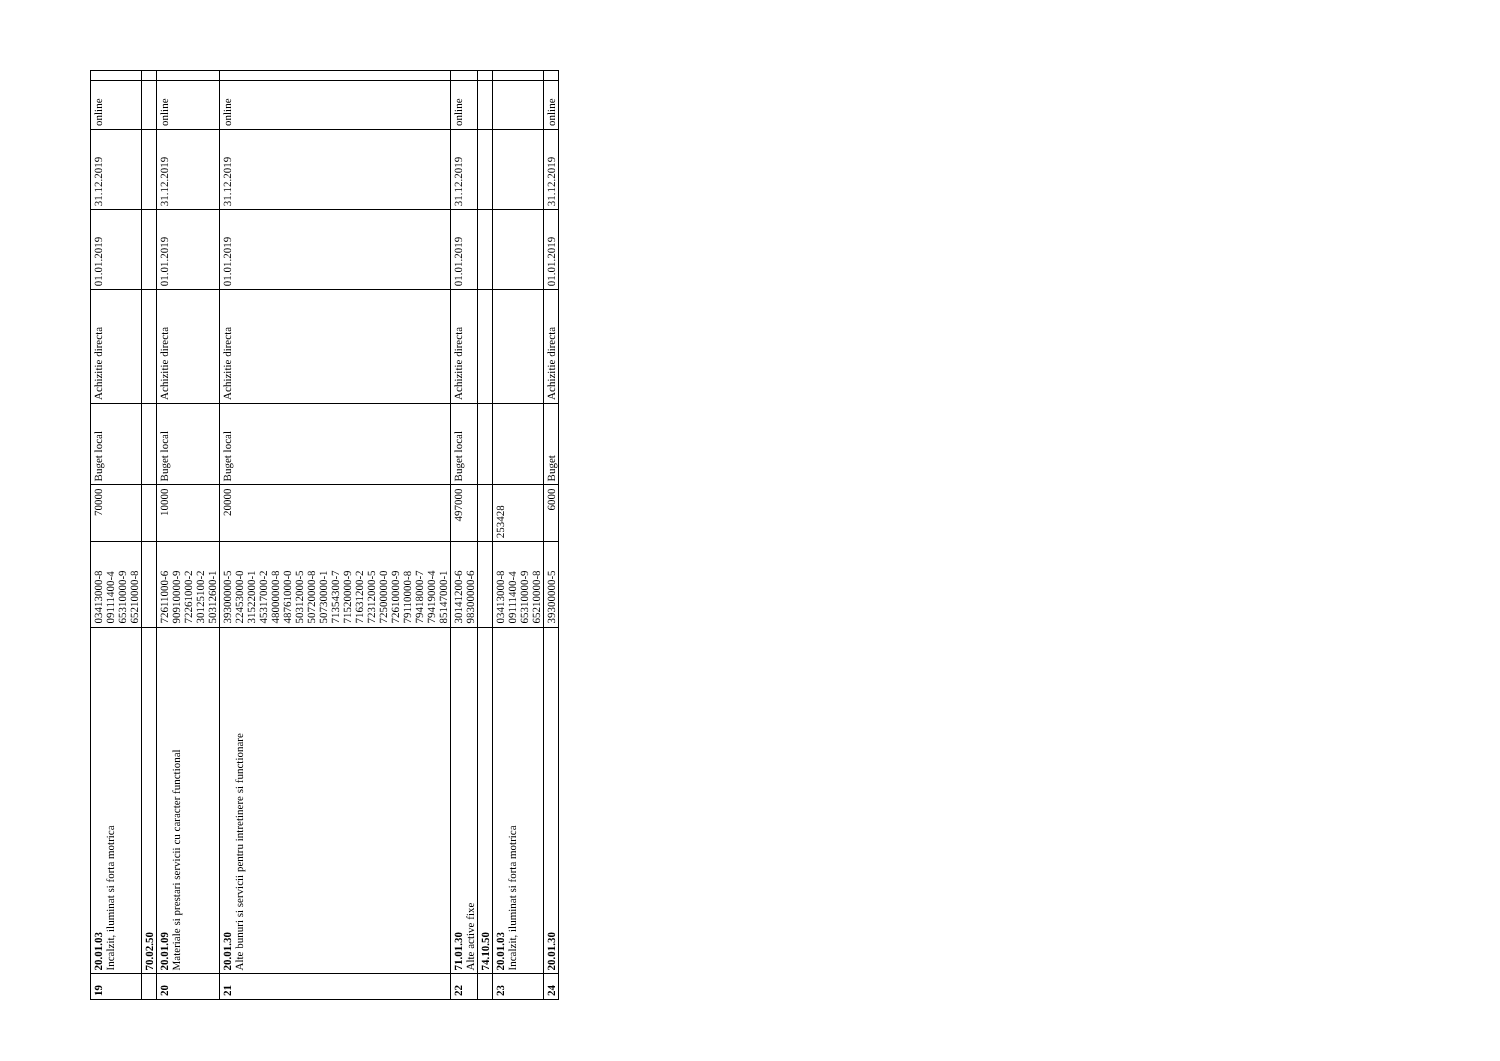| 19 | 20.01.03 Incalzit, iluminat si forta motrica | 03413000-8 09111400-4 65310000-9 65210000-8 | 70000 | Buget local | Achizitie directa | 01.01.2019 | 31.12.2019 | online | |
| | 70.02.50 | | | | | | | | |
| 20 | 20.01.09 Materiale si prestari servicii cu caracter functional | 72611000-6 90910000-9 72261000-2 30125100-2 50312600-1 | 10000 | Buget local | Achizitie directa | 01.01.2019 | 31.12.2019 | online | |
| 21 | 20.01.30 Alte bunuri si servicii pentru intretinere si functionare | 39300000-5 22453000-0 31522000-1 45317000-2 48000000-8 48761000-0 50312000-5 50720000-8 50730000-1 71354300-7 71520000-9 71631200-2 72312000-5 72500000-0 72610000-9 79110000-8 79418000-7 79419000-4 85147000-1 | 20000 | Buget local | Achizitie directa | 01.01.2019 | 31.12.2019 | online | |
| 22 | 71.01.30 Alte active fixe | 30141200-6 98300000-6 | 497000 | Buget local | Achizitie directa | 01.01.2019 | 31.12.2019 | online | |
| | 74.10.50 | | | | | | | | |
| 23 | 20.01.03 Incalzit, iluminat si forta motrica | 03413000-8 09111400-4 65310000-9 65210000-8 | 253428 | | | | | | |
| 24 | 20.01.30 | 39300000-5 | 6000 | Buget | Achizitie directa | 01.01.2019 | 31.12.2019 | online | |